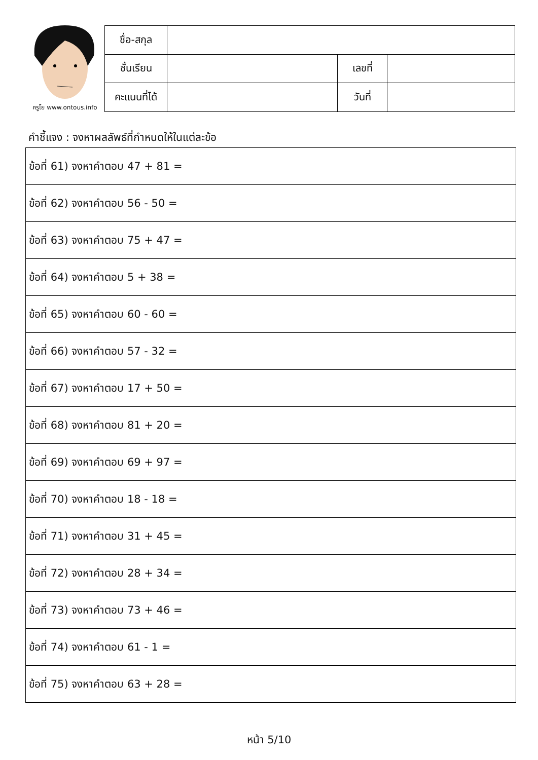ครูโย www.ontous.info
| ชื่อ-สกุล | | | |
| ชั้นเรียน | | เลขที่ | |
| คะแนนที่ได้ | | วันที่ | |
คำชี้แจง : จงหาผลลัพธ์ที่กำหนดให้ในแต่ละข้อ
| ข้อที่ 61) จงหาคำตอบ 47 + 81 = |
| ข้อที่ 62) จงหาคำตอบ 56 - 50 = |
| ข้อที่ 63) จงหาคำตอบ 75 + 47 = |
| ข้อที่ 64) จงหาคำตอบ 5 + 38 = |
| ข้อที่ 65) จงหาคำตอบ 60 - 60 = |
| ข้อที่ 66) จงหาคำตอบ 57 - 32 = |
| ข้อที่ 67) จงหาคำตอบ 17 + 50 = |
| ข้อที่ 68) จงหาคำตอบ 81 + 20 = |
| ข้อที่ 69) จงหาคำตอบ 69 + 97 = |
| ข้อที่ 70) จงหาคำตอบ 18 - 18 = |
| ข้อที่ 71) จงหาคำตอบ 31 + 45 = |
| ข้อที่ 72) จงหาคำตอบ 28 + 34 = |
| ข้อที่ 73) จงหาคำตอบ 73 + 46 = |
| ข้อที่ 74) จงหาคำตอบ 61 - 1 = |
| ข้อที่ 75) จงหาคำตอบ 63 + 28 = |
หน้า 5/10